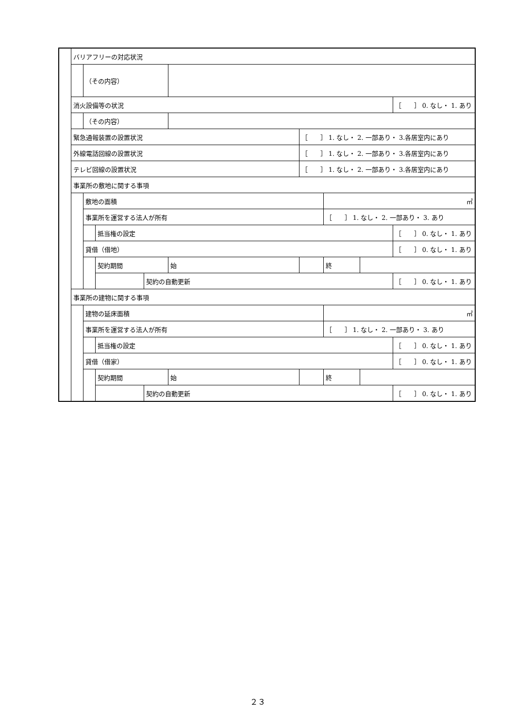| | バリアフリーの対応状況 | | | | | | | | |
| | | （その内容） | | | | | | | |
| | 消火設備等の状況 | | | | | | | | ［ ］ 0. なし・ 1. あり |
| | | （その内容） | | | | | | | |
| | 緊急通報装置の設置状況 | | | | | ［ ］ 1. なし・ 2. 一部あり・ 3.各居室内にあり | | | |
| | 外線電話回線の設置状況 | | | | | ［ ］ 1. なし・ 2. 一部あり・ 3.各居室内にあり | | | |
| | テレビ回線の設置状況 | | | | | ［ ］ 1. なし・ 2. 一部あり・ 3.各居室内にあり | | | |
| | 事業所の敷地に関する事項 | | | | | | | | |
| | | 敷地の面積 | | | | | ㎡ | | |
| | | 事業所を運営する法人が所有 | | | | | ［ ］ 1. なし・ 2. 一部あり・ 3. あり | | |
| | | | 抵当権の設定 | | | | | | ［ ］ 0. なし・ 1. あり |
| | | 貸借（借地） | | | | | | | ［ ］ 0. なし・ 1. あり |
| | | | 契約期間 | | 始 | | 終 | | |
| | | | | 契約の自動更新 | | | | | ［ ］ 0. なし・ 1. あり |
| | 事業所の建物に関する事項 | | | | | | | | |
| | | 建物の延床面積 | | | | | ㎡ | | |
| | | 事業所を運営する法人が所有 | | | | | ［ ］ 1. なし・ 2. 一部あり・ 3. あり | | |
| | | | 抵当権の設定 | | | | | | ［ ］ 0. なし・ 1. あり |
| | | 貸借（借家） | | | | | | | ［ ］ 0. なし・ 1. あり |
| | | | 契約期間 | | 始 | | 終 | | |
| | | | | 契約の自動更新 | | | | | ［ ］ 0. なし・ 1. あり |
２３